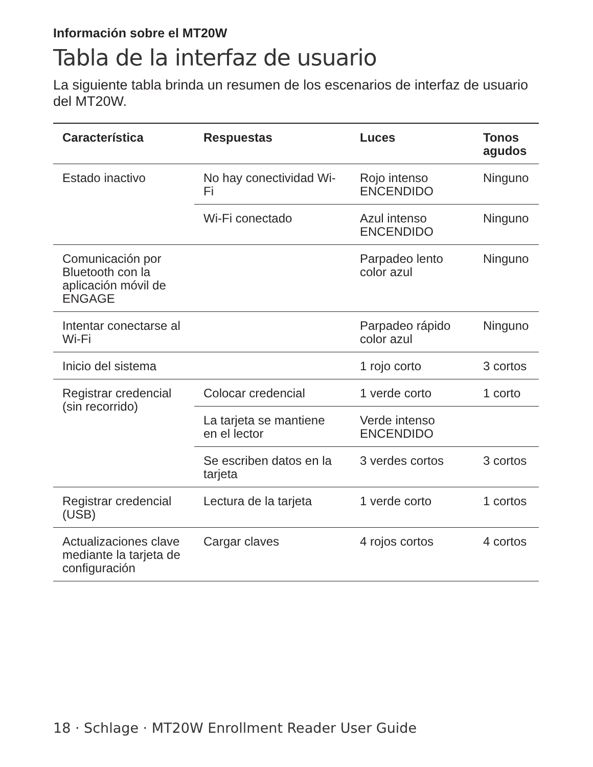Información sobre el MT20W
Tabla de la interfaz de usuario
La siguiente tabla brinda un resumen de los escenarios de interfaz de usuario del MT20W.
| Característica | Respuestas | Luces | Tonos agudos |
| --- | --- | --- | --- |
| Estado inactivo | No hay conectividad Wi-Fi | Rojo intenso ENCENDIDO | Ninguno |
| | Wi-Fi conectado | Azul intenso ENCENDIDO | Ninguno |
| Comunicación por Bluetooth con la aplicación móvil de ENGAGE | | Parpadeo lento color azul | Ninguno |
| Intentar conectarse al Wi-Fi | | Parpadeo rápido color azul | Ninguno |
| Inicio del sistema | | 1 rojo corto | 3 cortos |
| Registrar credencial (sin recorrido) | Colocar credencial | 1 verde corto | 1 corto |
| | La tarjeta se mantiene en el lector | Verde intenso ENCENDIDO | |
| | Se escriben datos en la tarjeta | 3 verdes cortos | 3 cortos |
| Registrar credencial (USB) | Lectura de la tarjeta | 1 verde corto | 1 cortos |
| Actualizaciones clave mediante la tarjeta de configuración | Cargar claves | 4 rojos cortos | 4 cortos |
18 · Schlage · MT20W Enrollment Reader User Guide